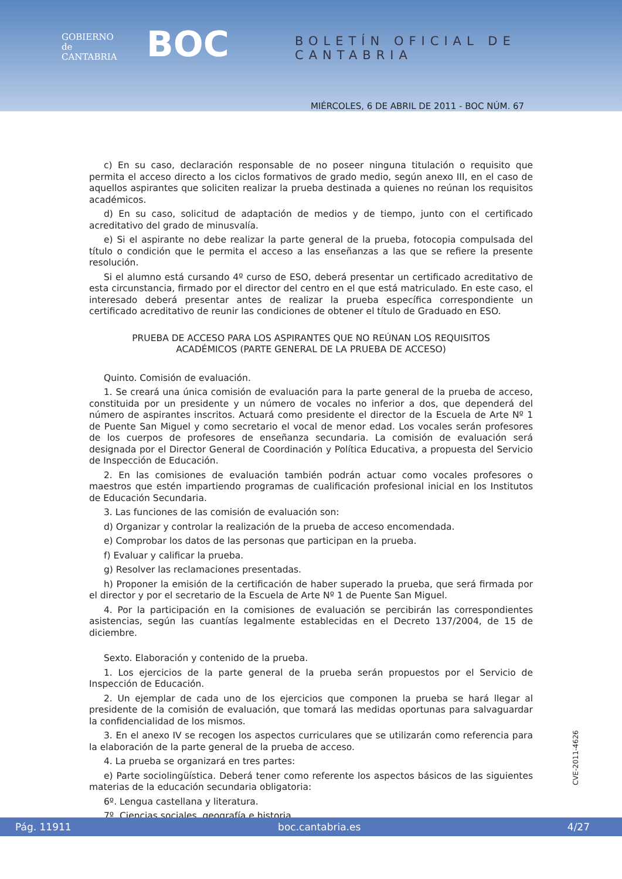GOBIERNO
de
CANTABRIA
BOC BOLETÍN OFICIAL DE CANTABRIA
MIÉRCOLES, 6 DE ABRIL DE 2011 - BOC NÚM. 67
c) En su caso, declaración responsable de no poseer ninguna titulación o requisito que permita el acceso directo a los ciclos formativos de grado medio, según anexo III, en el caso de aquellos aspirantes que soliciten realizar la prueba destinada a quienes no reúnan los requisitos académicos.
d) En su caso, solicitud de adaptación de medios y de tiempo, junto con el certificado acreditativo del grado de minusvalía.
e) Si el aspirante no debe realizar la parte general de la prueba, fotocopia compulsada del título o condición que le permita el acceso a las enseñanzas a las que se refiere la presente resolución.
Si el alumno está cursando 4º curso de ESO, deberá presentar un certificado acreditativo de esta circunstancia, firmado por el director del centro en el que está matriculado. En este caso, el interesado deberá presentar antes de realizar la prueba específica correspondiente un certificado acreditativo de reunir las condiciones de obtener el título de Graduado en ESO.
PRUEBA DE ACCESO PARA LOS ASPIRANTES QUE NO REÚNAN LOS REQUISITOS
ACADÉMICOS (PARTE GENERAL DE LA PRUEBA DE ACCESO)
Quinto. Comisión de evaluación.
1. Se creará una única comisión de evaluación para la parte general de la prueba de acceso, constituida por un presidente y un número de vocales no inferior a dos, que dependerá del número de aspirantes inscritos. Actuará como presidente el director de la Escuela de Arte Nº 1 de Puente San Miguel y como secretario el vocal de menor edad. Los vocales serán profesores de los cuerpos de profesores de enseñanza secundaria. La comisión de evaluación será designada por el Director General de Coordinación y Política Educativa, a propuesta del Servicio de Inspección de Educación.
2. En las comisiones de evaluación también podrán actuar como vocales profesores o maestros que estén impartiendo programas de cualificación profesional inicial en los Institutos de Educación Secundaria.
3. Las funciones de las comisión de evaluación son:
d) Organizar y controlar la realización de la prueba de acceso encomendada.
e) Comprobar los datos de las personas que participan en la prueba.
f) Evaluar y calificar la prueba.
g) Resolver las reclamaciones presentadas.
h) Proponer la emisión de la certificación de haber superado la prueba, que será firmada por el director y por el secretario de la Escuela de Arte Nº 1 de Puente San Miguel.
4. Por la participación en la comisiones de evaluación se percibirán las correspondientes asistencias, según las cuantías legalmente establecidas en el Decreto 137/2004, de 15 de diciembre.
Sexto. Elaboración y contenido de la prueba.
1. Los ejercicios de la parte general de la prueba serán propuestos por el Servicio de Inspección de Educación.
2. Un ejemplar de cada uno de los ejercicios que componen la prueba se hará llegar al presidente de la comisión de evaluación, que tomará las medidas oportunas para salvaguardar la confidencialidad de los mismos.
3. En el anexo IV se recogen los aspectos curriculares que se utilizarán como referencia para la elaboración de la parte general de la prueba de acceso.
4. La prueba se organizará en tres partes:
e) Parte sociolingüística. Deberá tener como referente los aspectos básicos de las siguientes materias de la educación secundaria obligatoria:
6º. Lengua castellana y literatura.
7º. Ciencias sociales, geografía e historia.
CVE-2011-4626
Pág. 11911 boc.cantabria.es 4/27